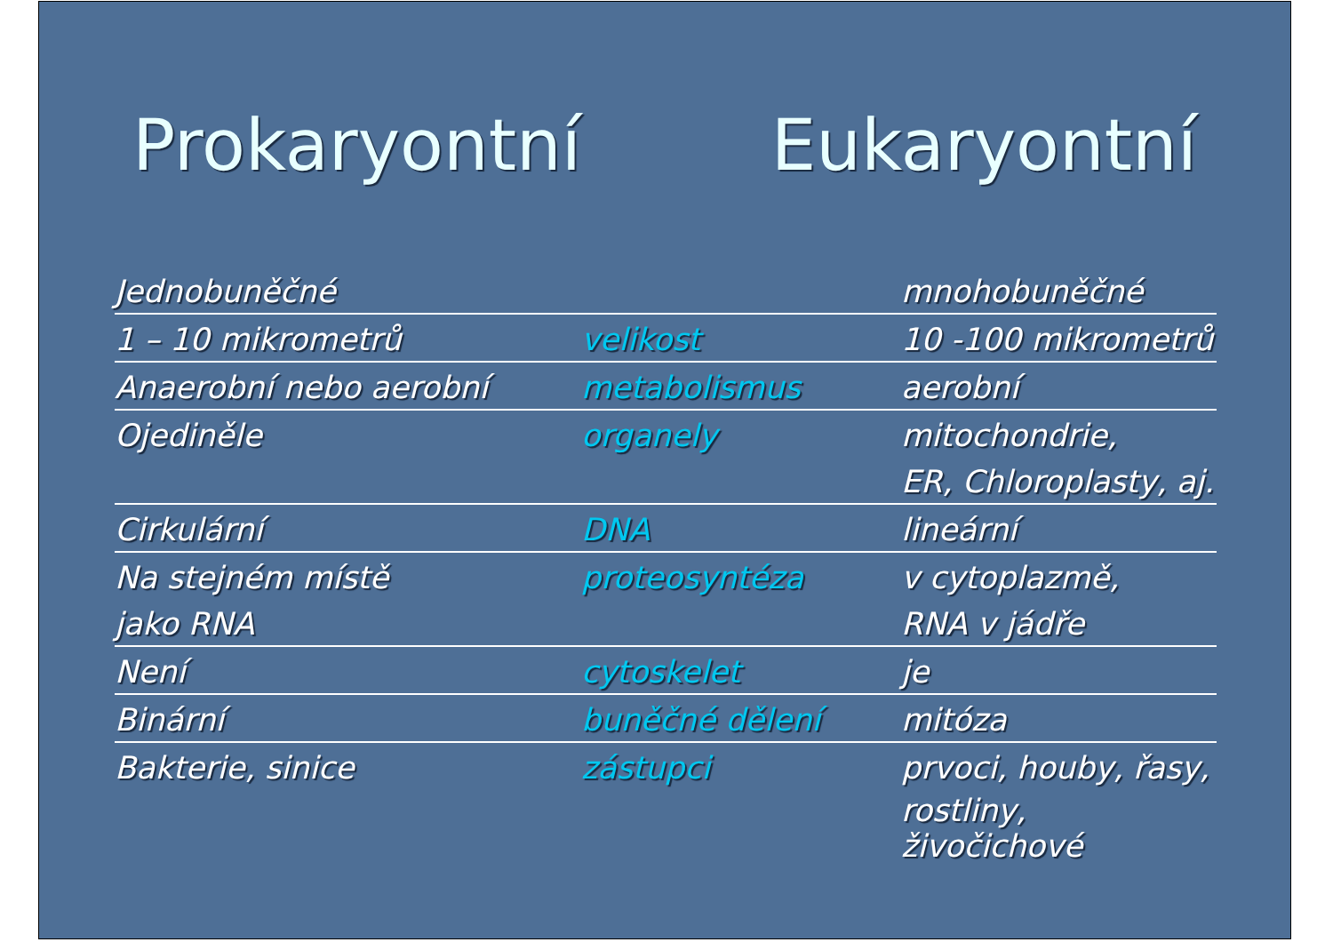Prokaryontní Eukaryontní
| Jednobuněčné | | mnohobuněčné |
| 1 – 10 mikrometrů | velikost | 10 -100 mikrometrů |
| Anaerobní nebo aerobní | metabolismus | aerobní |
| Ojediněle | organely | mitochondrie, |
| | | ER, Chloroplasty, aj. |
| Cirkulární | DNA | lineární |
| Na stejném místě | proteosyntéza | v cytoplazmě, |
| jako RNA | | RNA v jádře |
| Není | cytoskelet | je |
| Binární | buněčné dělení | mitóza |
| Bakterie, sinice | zástupci | prvoci, houby, řasy, |
| | | rostliny, živočichové |